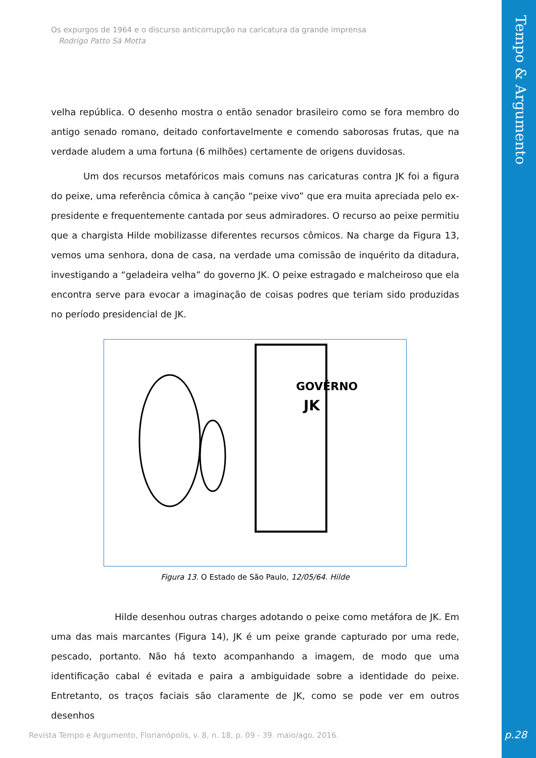Tempo & Argumento
Os expurgos de 1964 e o discurso anticorrupção na caricatura da grande imprensa
Rodrigo Patto Sá Motta
velha república. O desenho mostra o então senador brasileiro como se fora membro do antigo senado romano, deitado confortavelmente e comendo saborosas frutas, que na verdade aludem a uma fortuna (6 milhões) certamente de origens duvidosas.
Um dos recursos metafóricos mais comuns nas caricaturas contra JK foi a figura do peixe, uma referência cômica à canção “peixe vivo” que era muita apreciada pelo ex-presidente e frequentemente cantada por seus admiradores. O recurso ao peixe permitiu que a chargista Hilde mobilizasse diferentes recursos cômicos. Na charge da Figura 13, vemos uma senhora, dona de casa, na verdade uma comissão de inquérito da ditadura, investigando a “geladeira velha” do governo JK. O peixe estragado e malcheiroso que ela encontra serve para evocar a imaginação de coisas podres que teriam sido produzidas no período presidencial de JK.
GOVÊRNO
JK
Figura 13. O Estado de São Paulo, 12/05/64. Hilde
Hilde desenhou outras charges adotando o peixe como metáfora de JK. Em uma das mais marcantes (Figura 14), JK é um peixe grande capturado por uma rede, pescado, portanto. Não há texto acompanhando a imagem, de modo que uma identificação cabal é evitada e paira a ambiguidade sobre a identidade do peixe. Entretanto, os traços faciais são claramente de JK, como se pode ver em outros desenhos
Revista Tempo e Argumento, Florianópolis, v. 8, n. 18, p. 09 - 39. maio/ago. 2016.
p.28